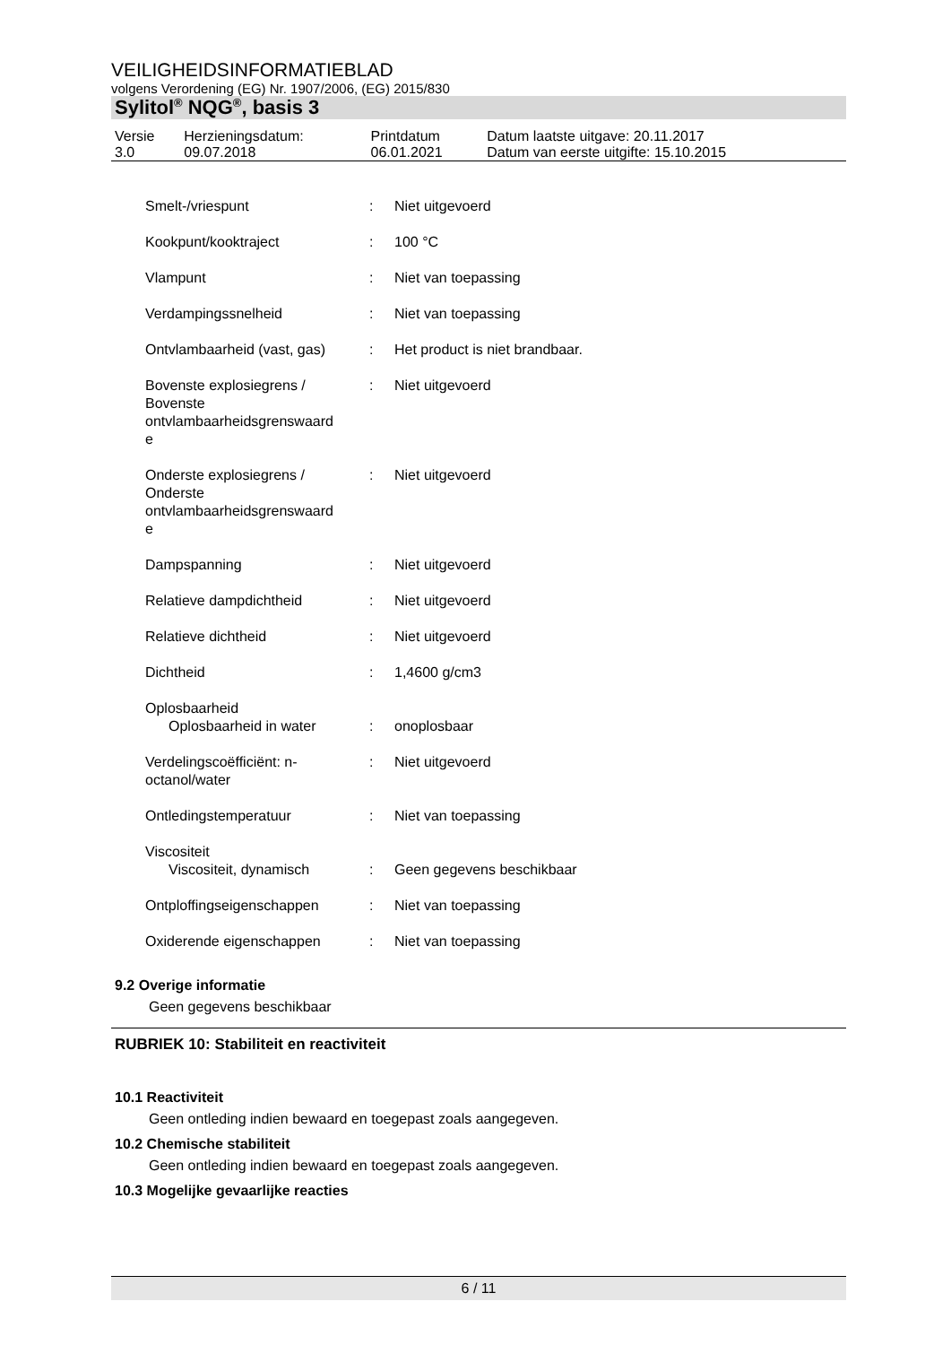VEILIGHEIDSINFORMATIEBLAD
volgens Verordening (EG) Nr. 1907/2006, (EG) 2015/830
Sylitol<sup>®</sup> NQG<sup>®</sup>, basis 3
| Versie 3.0 | Herzieningsdatum: 09.07.2018 | Printdatum 06.01.2021 | Datum laatste uitgave: 20.11.2017 Datum van eerste uitgifte: 15.10.2015 |
| Smelt-/vriespunt | : | Niet uitgevoerd |
| Kookpunt/kooktraject | : | 100 °C |
| Vlampunt | : | Niet van toepassing |
| Verdampingssnelheid | : | Niet van toepassing |
| Ontvlambaarheid (vast, gas) | : | Het product is niet brandbaar. |
| Bovenste explosiegrens / Bovenste ontvlambaarheidsgrenswaard e | : | Niet uitgevoerd |
| Onderste explosiegrens / Onderste ontvlambaarheidsgrenswaard e | : | Niet uitgevoerd |
| Dampspanning | : | Niet uitgevoerd |
| Relatieve dampdichtheid | : | Niet uitgevoerd |
| Relatieve dichtheid | : | Niet uitgevoerd |
| Dichtheid | : | 1,4600 g/cm3 |
| Oplosbaarheid Oplosbaarheid in water | : | onoplosbaar |
| Verdelingscoëfficiënt: n- octanol/water | : | Niet uitgevoerd |
| Ontledingstemperatuur | : | Niet van toepassing |
| Viscositeit Viscositeit, dynamisch | : | Geen gegevens beschikbaar |
| Ontploffingseigenschappen | : | Niet van toepassing |
| Oxiderende eigenschappen | : | Niet van toepassing |
9.2 Overige informatie
Geen gegevens beschikbaar
RUBRIEK 10: Stabiliteit en reactiviteit
10.1 Reactiviteit
Geen ontleding indien bewaard en toegepast zoals aangegeven.
10.2 Chemische stabiliteit
Geen ontleding indien bewaard en toegepast zoals aangegeven.
10.3 Mogelijke gevaarlijke reacties
6 / 11